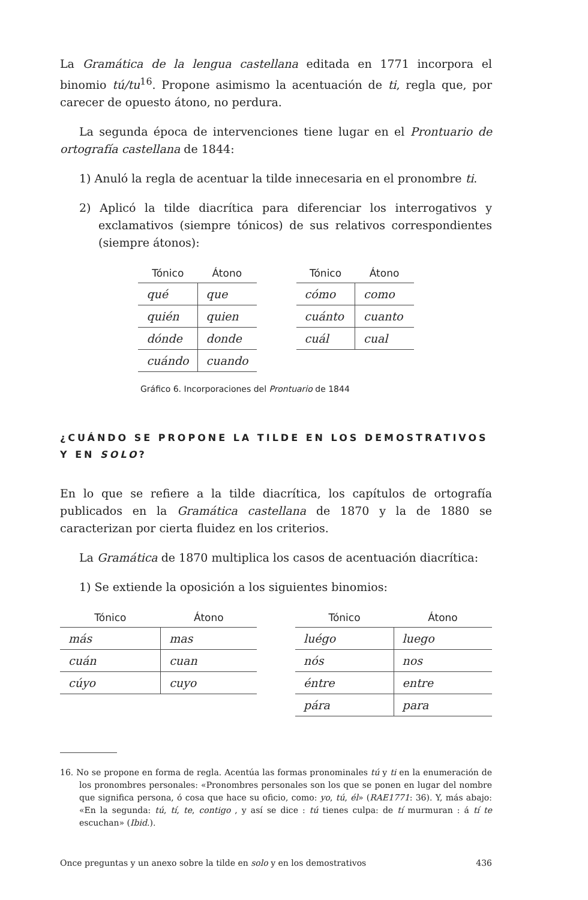La Gramática de la lengua castellana editada en 1771 incorpora el binomio tú/tu<sup>16</sup>. Propone asimismo la acentuación de ti, regla que, por carecer de opuesto átono, no perdura.
La segunda época de intervenciones tiene lugar en el Prontuario de ortografía castellana de 1844:
1) Anuló la regla de acentuar la tilde innecesaria en el pronombre ti.
2) Aplicó la tilde diacrítica para diferenciar los interrogativos y exclamativos (siempre tónicos) de sus relativos correspondientes (siempre átonos):
| Tónico | Átono |
| --- | --- |
| qué | que |
| quién | quien |
| dónde | donde |
| cuándo | cuando |
| Tónico | Átono |
| --- | --- |
| cómo | como |
| cuánto | cuanto |
| cuál | cual |
Gráfico 6. Incorporaciones del Prontuario de 1844
¿CUÁNDO SE PROPONE LA TILDE EN LOS DEMOSTRATIVOS
Y EN SOLO?
En lo que se refiere a la tilde diacrítica, los capítulos de ortografía publicados en la Gramática castellana de 1870 y la de 1880 se caracterizan por cierta fluidez en los criterios.
La Gramática de 1870 multiplica los casos de acentuación diacrítica:
1) Se extiende la oposición a los siguientes binomios:
| Tónico | Átono |
| --- | --- |
| más | mas |
| cuán | cuan |
| cúyo | cuyo |
| Tónico | Átono |
| --- | --- |
| luégo | luego |
| nós | nos |
| éntre | entre |
| pára | para |
16. No se propone en forma de regla. Acentúa las formas pronominales tú y ti en la enumeración de los pronombres personales: «Pronombres personales son los que se ponen en lugar del nombre que significa persona, ó cosa que hace su oficio, como: yo, tú, él» (RAE1771: 36). Y, más abajo: «En la segunda: tú, tí, te, contigo , y así se dice : tú tienes culpa: de tí murmuran : á tí te escuchan» (Ibid.).
Once preguntas y un anexo sobre la tilde en solo y en los demostrativos 436